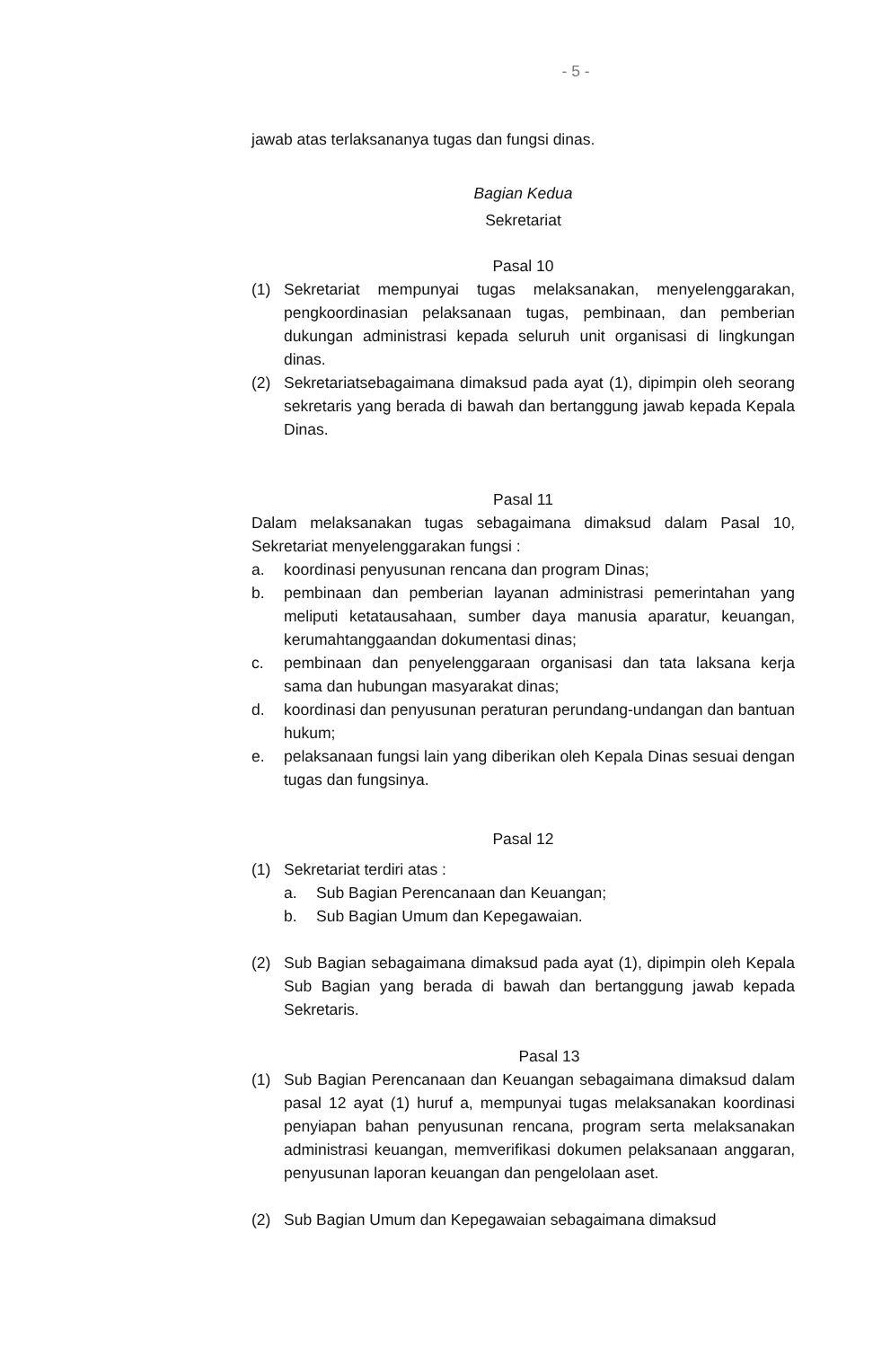- 5 -
jawab atas terlaksananya tugas dan fungsi dinas.
Bagian Kedua
Sekretariat
Pasal 10
(1) Sekretariat mempunyai tugas melaksanakan, menyelenggarakan, pengkoordinasian pelaksanaan tugas, pembinaan, dan pemberian dukungan administrasi kepada seluruh unit organisasi di lingkungan dinas.
(2) Sekretariatsebagaimana dimaksud pada ayat (1), dipimpin oleh seorang sekretaris yang berada di bawah dan bertanggung jawab kepada Kepala Dinas.
Pasal 11
Dalam melaksanakan tugas sebagaimana dimaksud dalam Pasal 10, Sekretariat menyelenggarakan fungsi :
a. koordinasi penyusunan rencana dan program Dinas;
b. pembinaan dan pemberian layanan administrasi pemerintahan yang meliputi ketatausahaan, sumber daya manusia aparatur, keuangan, kerumahtanggaandan dokumentasi dinas;
c. pembinaan dan penyelenggaraan organisasi dan tata laksana kerja sama dan hubungan masyarakat dinas;
d. koordinasi dan penyusunan peraturan perundang-undangan dan bantuan hukum;
e. pelaksanaan fungsi lain yang diberikan oleh Kepala Dinas sesuai dengan tugas dan fungsinya.
Pasal 12
(1) Sekretariat terdiri atas :
a. Sub Bagian Perencanaan dan Keuangan;
b. Sub Bagian Umum dan Kepegawaian.
(2) Sub Bagian sebagaimana dimaksud pada ayat (1), dipimpin oleh Kepala Sub Bagian yang berada di bawah dan bertanggung jawab kepada Sekretaris.
Pasal 13
(1) Sub Bagian Perencanaan dan Keuangan sebagaimana dimaksud dalam pasal 12 ayat (1) huruf a, mempunyai tugas melaksanakan koordinasi penyiapan bahan penyusunan rencana, program serta melaksanakan administrasi keuangan, memverifikasi dokumen pelaksanaan anggaran, penyusunan laporan keuangan dan pengelolaan aset.
(2) Sub Bagian Umum dan Kepegawaian sebagaimana dimaksud